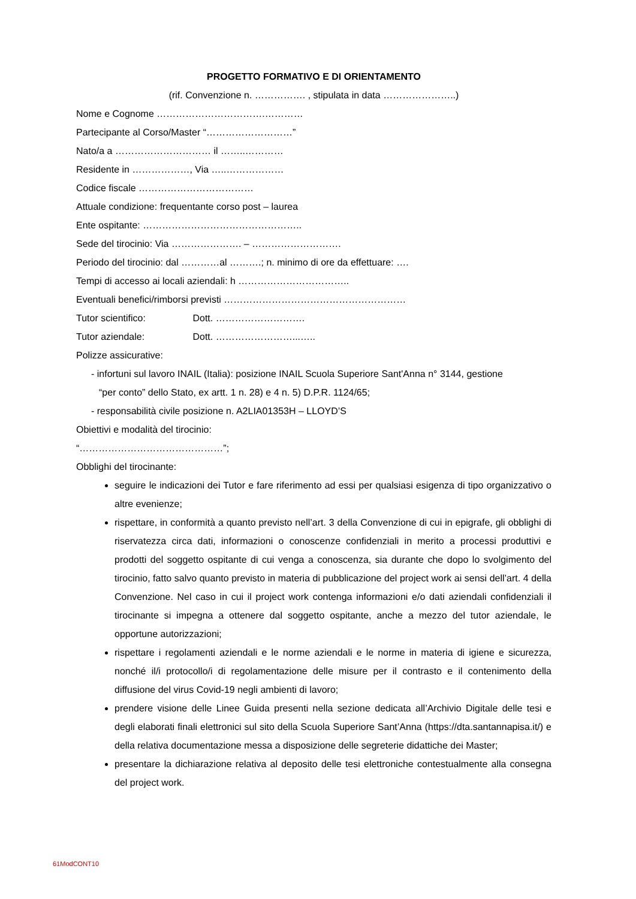PROGETTO FORMATIVO E DI ORIENTAMENTO
(rif. Convenzione n. ……………. , stipulata in data …………………..)
Nome e Cognome …………………………….…………
Partecipante al Corso/Master “………………………”
Nato/a a ………………………… il ……..…………
Residente in ………………, Via …..………………
Codice fiscale ………………………………
Attuale condizione: frequentante corso post – laurea
Ente ospitante: …………………………………………..
Sede del tirocinio: Via …………………. – ……………………….
Periodo del tirocinio: dal …………al ……….; n. minimo di ore da effettuare: ….
Tempi di accesso ai locali aziendali: h ……………………………..
Eventuali benefici/rimborsi previsti …………………………………………………
Tutor scientifico: Dott. ……………………….
Tutor aziendale: Dott. ……………………...…..
Polizze assicurative:
- infortuni sul lavoro INAIL (Italia): posizione INAIL Scuola Superiore Sant'Anna n° 3144, gestione
“per conto” dello Stato, ex artt. 1 n. 28) e 4 n. 5) D.P.R. 1124/65;
- responsabilità civile posizione n. A2LIA01353H – LLOYD’S
Obiettivi e modalità del tirocinio:
“………………………………………”;
Obblighi del tirocinante:
seguire le indicazioni dei Tutor e fare riferimento ad essi per qualsiasi esigenza di tipo organizzativo o altre evenienze;
rispettare, in conformità a quanto previsto nell’art. 3 della Convenzione di cui in epigrafe, gli obblighi di riservatezza circa dati, informazioni o conoscenze confidenziali in merito a processi produttivi e prodotti del soggetto ospitante di cui venga a conoscenza, sia durante che dopo lo svolgimento del tirocinio, fatto salvo quanto previsto in materia di pubblicazione del project work ai sensi dell’art. 4 della Convenzione. Nel caso in cui il project work contenga informazioni e/o dati aziendali confidenziali il tirocinante si impegna a ottenere dal soggetto ospitante, anche a mezzo del tutor aziendale, le opportune autorizzazioni;
rispettare i regolamenti aziendali e le norme aziendali e le norme in materia di igiene e sicurezza, nonché il/i protocollo/i di regolamentazione delle misure per il contrasto e il contenimento della diffusione del virus Covid-19 negli ambienti di lavoro;
prendere visione delle Linee Guida presenti nella sezione dedicata all’Archivio Digitale delle tesi e degli elaborati finali elettronici sul sito della Scuola Superiore Sant’Anna (https://dta.santannapisa.it/) e della relativa documentazione messa a disposizione delle segreterie didattiche dei Master;
presentare la dichiarazione relativa al deposito delle tesi elettroniche contestualmente alla consegna del project work.
61ModCONT10